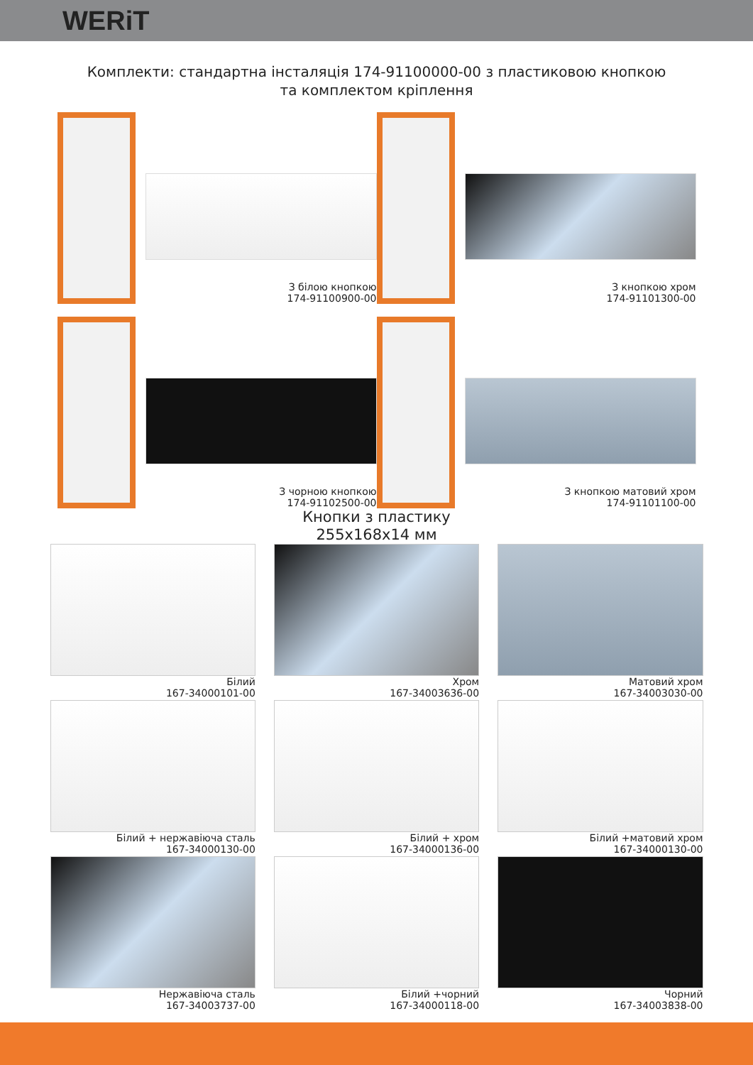WERiT
Комплекти: стандартна інсталяція 174-91100000-00 з пластиковою кнопкою
та комплектом кріплення
З білою кнопкою
174-91100900-00
З кнопкою хром
174-91101300-00
З чорною кнопкою
174-91102500-00
З кнопкою матовий хром
174-91101100-00
Кнопки з пластику
255x168x14 мм
Білий
167-34000101-00
Хром
167-34003636-00
Матовий хром
167-34003030-00
Білий + нержавіюча сталь
167-34000130-00
Білий + хром
167-34000136-00
Білий +матовий хром
167-34000130-00
Нержавіюча сталь
167-34003737-00
Білий +чорний
167-34000118-00
Чорний
167-34003838-00